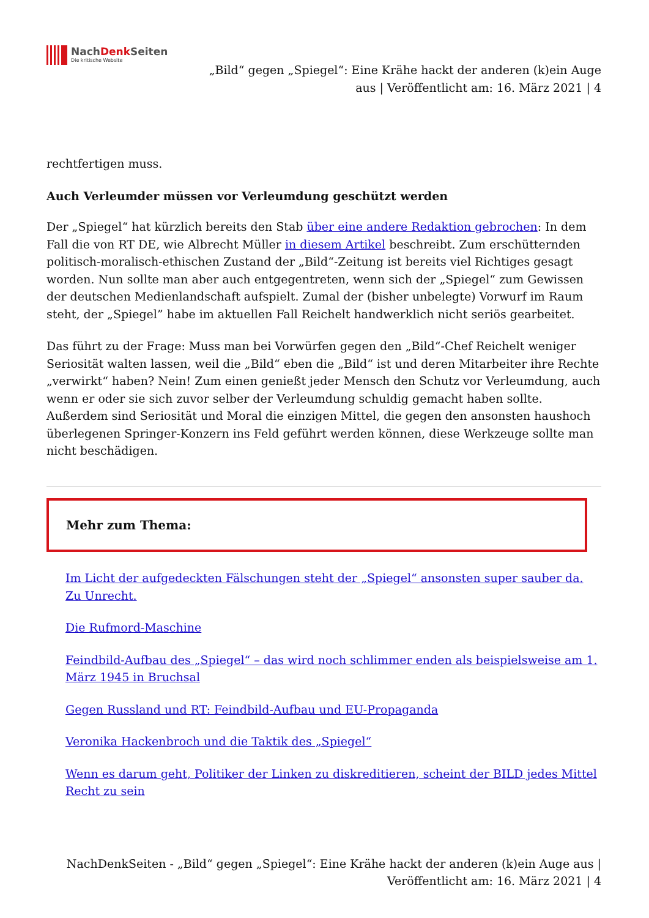NachDenk Seiten
Die kritische Website
„Bild“ gegen „Spiegel“: Eine Krähe hackt der anderen (k)ein Auge
aus | Veröffentlicht am: 16. März 2021 | 4
rechtfertigen muss.
Auch Verleumder müssen vor Verleumdung geschützt werden
Der „Spiegel“ hat kürzlich bereits den Stab über eine andere Redaktion gebrochen: In dem Fall die von RT DE, wie Albrecht Müller in diesem Artikel beschreibt. Zum erschütternden politisch-moralisch-ethischen Zustand der „Bild“-Zeitung ist bereits viel Richtiges gesagt worden. Nun sollte man aber auch entgegentreten, wenn sich der „Spiegel“ zum Gewissen der deutschen Medienlandschaft aufspielt. Zumal der (bisher unbelegte) Vorwurf im Raum steht, der „Spiegel” habe im aktuellen Fall Reichelt handwerklich nicht seriös gearbeitet.
Das führt zu der Frage: Muss man bei Vorwürfen gegen den „Bild“-Chef Reichelt weniger Seriosität walten lassen, weil die „Bild“ eben die „Bild“ ist und deren Mitarbeiter ihre Rechte „verwirkt“ haben? Nein! Zum einen genießt jeder Mensch den Schutz vor Verleumdung, auch wenn er oder sie sich zuvor selber der Verleumdung schuldig gemacht haben sollte. Außerdem sind Seriosität und Moral die einzigen Mittel, die gegen den ansonsten haushoch überlegenen Springer-Konzern ins Feld geführt werden können, diese Werkzeuge sollte man nicht beschädigen.
Mehr zum Thema:
Im Licht der aufgedeckten Fälschungen steht der „Spiegel“ ansonsten super sauber da. Zu Unrecht.
Die Rufmord-Maschine
Feindbild-Aufbau des „Spiegel“ – das wird noch schlimmer enden als beispielsweise am 1. März 1945 in Bruchsal
Gegen Russland und RT: Feindbild-Aufbau und EU-Propaganda
Veronika Hackenbroch und die Taktik des „Spiegel“
Wenn es darum geht, Politiker der Linken zu diskreditieren, scheint der BILD jedes Mittel Recht zu sein
NachDenkSeiten - „Bild“ gegen „Spiegel“: Eine Krähe hackt der anderen (k)ein Auge aus |
Veröffentlicht am: 16. März 2021 | 4